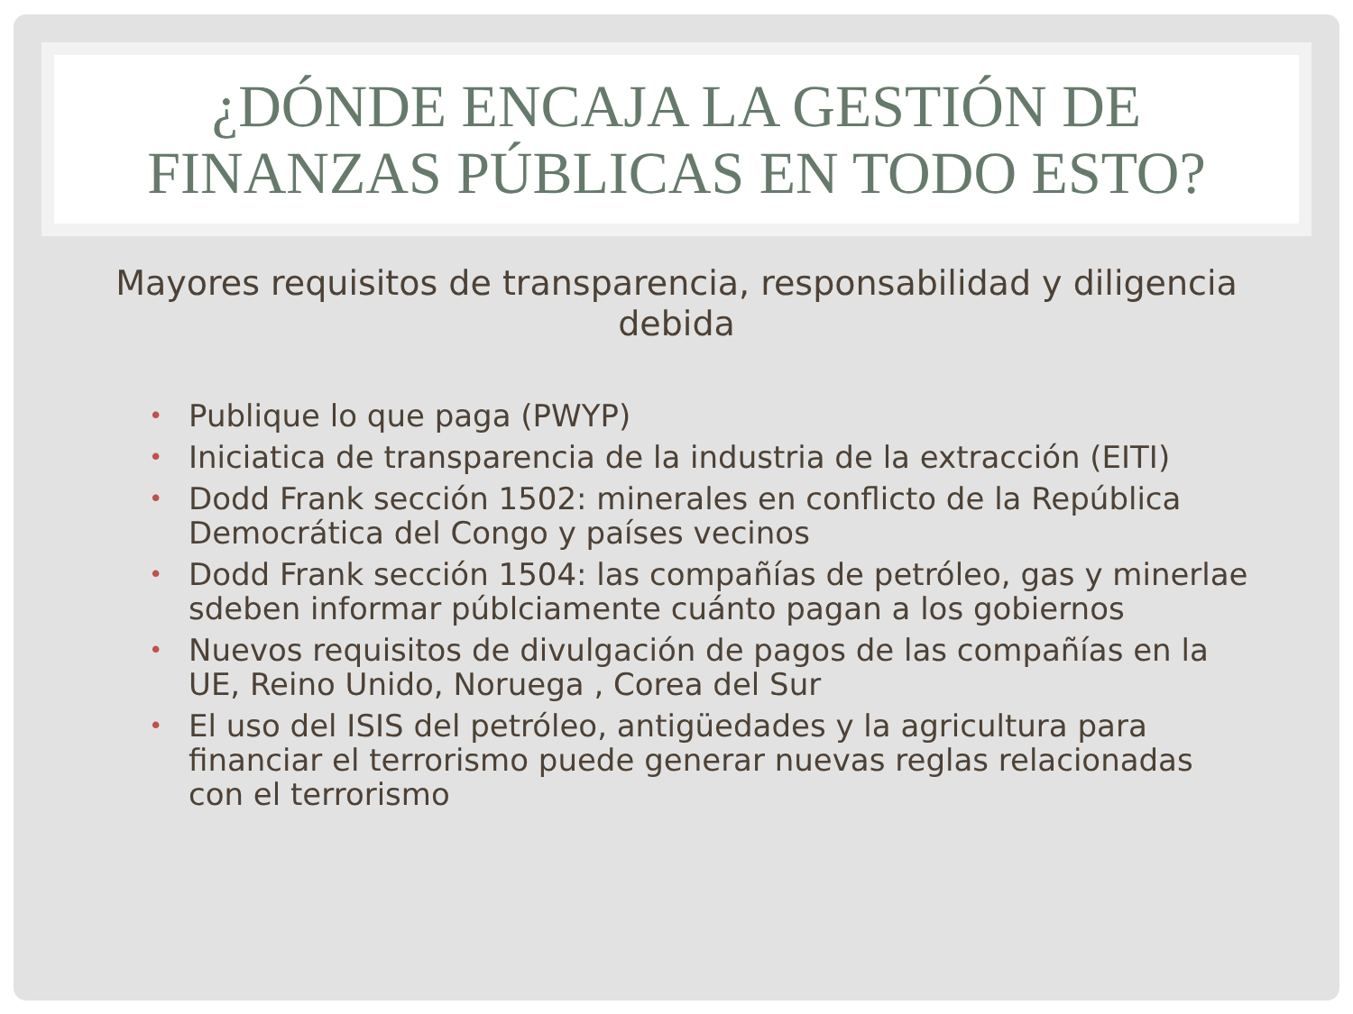¿DÓNDE ENCAJA LA GESTIÓN DE
FINANZAS PÚBLICAS EN TODO ESTO?
Mayores requisitos de transparencia, responsabilidad y diligencia debida
• Publique lo que paga (PWYP)
• Iniciatica de transparencia de la industria de la extracción (EITI)
• Dodd Frank sección 1502: minerales en conflicto de la República Democrática del Congo y países vecinos
• Dodd Frank sección 1504: las compañías de petróleo, gas y minerlae sdeben informar públciamente cuánto pagan a los gobiernos
• Nuevos requisitos de divulgación de pagos de las compañías en la UE, Reino Unido, Noruega , Corea del Sur
• El uso del ISIS del petróleo, antigüedades y la agricultura para financiar el terrorismo puede generar nuevas reglas relacionadas con el terrorismo